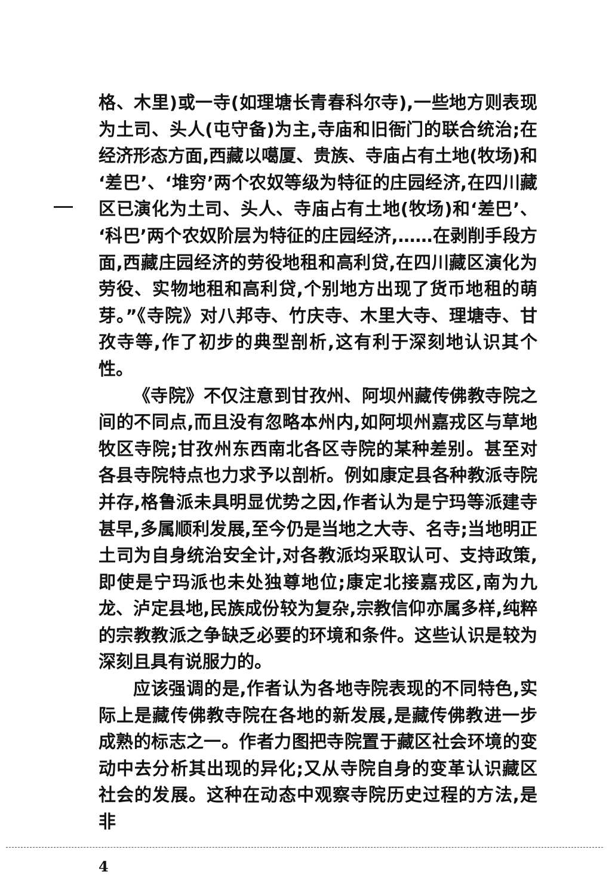格、木里)或一寺(如理塘长青春科尔寺),一些地方则表现为土司、头人(屯守备)为主,寺庙和旧衙门的联合统治;在经济形态方面,西藏以噶厦、贵族、寺庙占有土地(牧场)和‘差巴’、‘堆穷’两个农奴等级为特征的庄园经济,在四川藏区已演化为土司、头人、寺庙占有土地(牧场)和‘差巴’、‘科巴’两个农奴阶层为特征的庄园经济,……在剥削手段方面,西藏庄园经济的劳役地租和高利贷,在四川藏区演化为劳役、实物地租和高利贷,个别地方出现了货币地租的萌芽。”《寺院》对八邦寺、竹庆寺、木里大寺、理塘寺、甘孜寺等,作了初步的典型剖析,这有利于深刻地认识其个性。
《寺院》不仅注意到甘孜州、阿坝州藏传佛教寺院之间的不同点,而且没有忽略本州内,如阿坝州嘉戎区与草地牧区寺院;甘孜州东西南北各区寺院的某种差别。甚至对各县寺院特点也力求予以剖析。例如康定县各种教派寺院并存,格鲁派未具明显优势之因,作者认为是宁玛等派建寺甚早,多属顺利发展,至今仍是当地之大寺、名寺;当地明正土司为自身统治安全计,对各教派均采取认可、支持政策,即使是宁玛派也未处独尊地位;康定北接嘉戎区,南为九龙、泸定县地,民族成份较为复杂,宗教信仰亦属多样,纯粹的宗教教派之争缺乏必要的环境和条件。这些认识是较为深刻且具有说服力的。
应该强调的是,作者认为各地寺院表现的不同特色,实际上是藏传佛教寺院在各地的新发展,是藏传佛教进一步成熟的标志之一。作者力图把寺院置于藏区社会环境的变动中去分析其出现的异化;又从寺院自身的变革认识藏区社会的发展。这种在动态中观察寺院历史过程的方法,是非
4